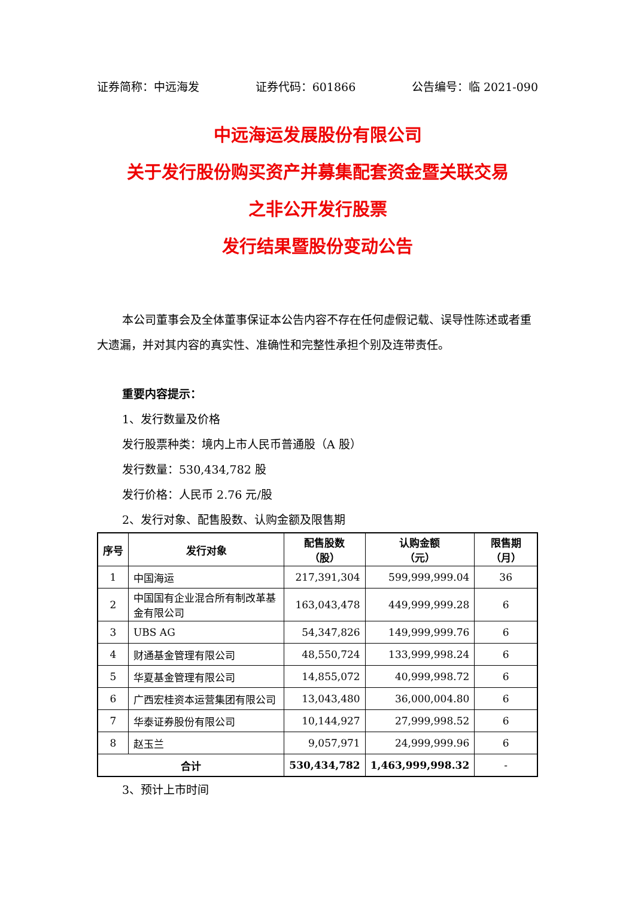证券简称：中远海发 证券代码：601866 公告编号：临 2021-090
中远海运发展股份有限公司
关于发行股份购买资产并募集配套资金暨关联交易
之非公开发行股票
发行结果暨股份变动公告
本公司董事会及全体董事保证本公告内容不存在任何虚假记载、误导性陈述或者重大遗漏，并对其内容的真实性、准确性和完整性承担个别及连带责任。
重要内容提示：
1、发行数量及价格
发行股票种类：境内上市人民币普通股（A 股）
发行数量：530,434,782 股
发行价格：人民币 2.76 元/股
2、发行对象、配售股数、认购金额及限售期
| 序号 | 发行对象 | 配售股数 （股） | 认购金额 （元） | 限售期（月） |
| --- | --- | --- | --- | --- |
| 1 | 中国海运 | 217,391,304 | 599,999,999.04 | 36 |
| 2 | 中国国有企业混合所有制改革基金有限公司 | 163,043,478 | 449,999,999.28 | 6 |
| 3 | UBS AG | 54,347,826 | 149,999,999.76 | 6 |
| 4 | 财通基金管理有限公司 | 48,550,724 | 133,999,998.24 | 6 |
| 5 | 华夏基金管理有限公司 | 14,855,072 | 40,999,998.72 | 6 |
| 6 | 广西宏桂资本运营集团有限公司 | 13,043,480 | 36,000,004.80 | 6 |
| 7 | 华泰证券股份有限公司 | 10,144,927 | 27,999,998.52 | 6 |
| 8 | 赵玉兰 | 9,057,971 | 24,999,999.96 | 6 |
| 合计 | | 530,434,782 | 1,463,999,998.32 | - |
3、预计上市时间